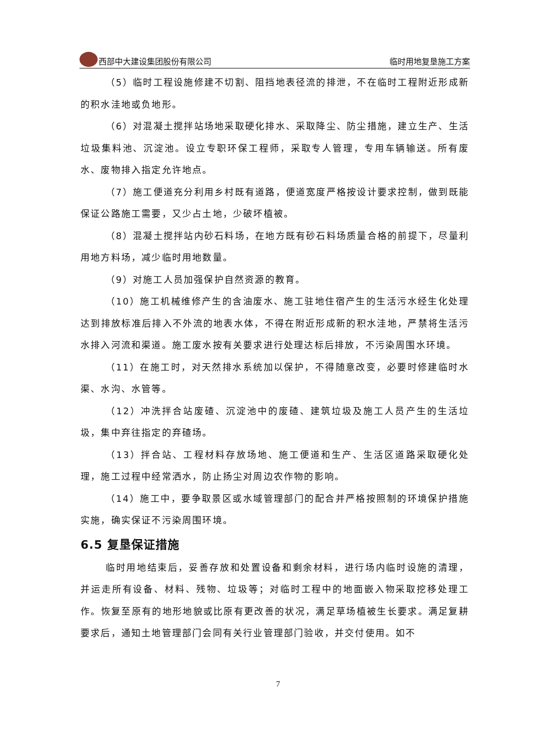西部中大建设集团股份有限公司 临时用地复垦施工方案
（5）临时工程设施修建不切割、阻挡地表径流的排泄，不在临时工程附近形成新的积水洼地或负地形。
（6）对混凝土搅拌站场地采取硬化排水、采取降尘、防尘措施，建立生产、生活垃圾集料池、沉淀池。设立专职环保工程师，采取专人管理，专用车辆输送。所有废水、废物排入指定允许地点。
（7）施工便道充分利用乡村既有道路，便道宽度严格按设计要求控制，做到既能保证公路施工需要，又少占土地，少破坏植被。
（8）混凝土搅拌站内砂石料场，在地方既有砂石料场质量合格的前提下，尽量利用地方料场，减少临时用地数量。
（9）对施工人员加强保护自然资源的教育。
（10）施工机械维修产生的含油废水、施工驻地住宿产生的生活污水经生化处理达到排放标准后排入不外流的地表水体，不得在附近形成新的积水洼地，严禁将生活污水排入河流和渠道。施工废水按有关要求进行处理达标后排放，不污染周围水环境。
（11）在施工时，对天然排水系统加以保护，不得随意改变，必要时修建临时水渠、水沟、水管等。
（12）冲洗拌合站废碴、沉淀池中的废碴、建筑垃圾及施工人员产生的生活垃圾，集中弃往指定的弃碴场。
（13）拌合站、工程材料存放场地、施工便道和生产、生活区道路采取硬化处理，施工过程中经常洒水，防止扬尘对周边农作物的影响。
（14）施工中，要争取景区或水域管理部门的配合并严格按照制的环境保护措施实施，确实保证不污染周围环境。
6.5 复垦保证措施
临时用地结束后，妥善存放和处置设备和剩余材料，进行场内临时设施的清理，并运走所有设备、材料、残物、垃圾等；对临时工程中的地面嵌入物采取挖移处理工作。恢复至原有的地形地貌或比原有更改善的状况，满足草场植被生长要求。满足复耕要求后，通知土地管理部门会同有关行业管理部门验收，并交付使用。如不
7